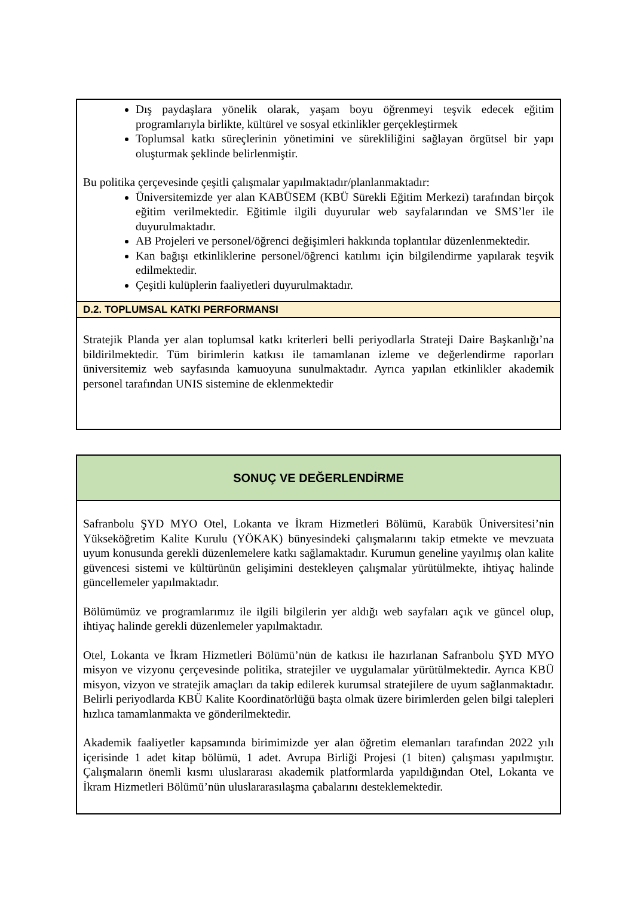Dış paydaşlara yönelik olarak, yaşam boyu öğrenmeyi teşvik edecek eğitim programlarıyla birlikte, kültürel ve sosyal etkinlikler gerçekleştirmek
Toplumsal katkı süreçlerinin yönetimini ve sürekliliğini sağlayan örgütsel bir yapı oluşturmak şeklinde belirlenmiştir.
Bu politika çerçevesinde çeşitli çalışmalar yapılmaktadır/planlanmaktadır:
Üniversitemizde yer alan KABÜSEM (KBÜ Sürekli Eğitim Merkezi) tarafından birçok eğitim verilmektedir. Eğitimle ilgili duyurular web sayfalarından ve SMS’ler ile duyurulmaktadır.
AB Projeleri ve personel/öğrenci değişimleri hakkında toplantılar düzenlenmektedir.
Kan bağışı etkinliklerine personel/öğrenci katılımı için bilgilendirme yapılarak teşvik edilmektedir.
Çeşitli kulüplerin faaliyetleri duyurulmaktadır.
D.2. TOPLUMSAL KATKI PERFORMANSI
Stratejik Planda yer alan toplumsal katkı kriterleri belli periyodlarla Strateji Daire Başkanlığı’na bildirilmektedir. Tüm birimlerin katkısı ile tamamlanan izleme ve değerlendirme raporları üniversitemiz web sayfasında kamuoyuna sunulmaktadır. Ayrıca yapılan etkinlikler akademik personel tarafından UNIS sistemine de eklenmektedir
SONUÇ VE DEĞERLENDİRME
Safranbolu ŞYD MYO Otel, Lokanta ve İkram Hizmetleri Bölümü, Karabük Üniversitesi’nin Yükseköğretim Kalite Kurulu (YÖKAK) bünyesindeki çalışmalarını takip etmekte ve mevzuata uyum konusunda gerekli düzenlemelere katkı sağlamaktadır. Kurumun geneline yayılmış olan kalite güvencesi sistemi ve kültürünün gelişimini destekleyen çalışmalar yürütülmekte, ihtiyaç halinde güncellemeler yapılmaktadır.
Bölümümüz ve programlarımız ile ilgili bilgilerin yer aldığı web sayfaları açık ve güncel olup, ihtiyaç halinde gerekli düzenlemeler yapılmaktadır.
Otel, Lokanta ve İkram Hizmetleri Bölümü’nün de katkısı ile hazırlanan Safranbolu ŞYD MYO misyon ve vizyonu çerçevesinde politika, stratejiler ve uygulamalar yürütülmektedir. Ayrıca KBÜ misyon, vizyon ve stratejik amaçları da takip edilerek kurumsal stratejilere de uyum sağlanmaktadır. Belirli periyodlarda KBÜ Kalite Koordinatörlüğü başta olmak üzere birimlerden gelen bilgi talepleri hızlıca tamamlanmakta ve gönderilmektedir.
Akademik faaliyetler kapsamında birimimizde yer alan öğretim elemanları tarafından 2022 yılı içerisinde 1 adet kitap bölümü, 1 adet. Avrupa Birliği Projesi (1 biten) çalışması yapılmıştır. Çalışmaların önemli kısmı uluslararası akademik platformlarda yapıldığından Otel, Lokanta ve İkram Hizmetleri Bölümü’nün uluslararasılaşma çabalarını desteklemektedir.